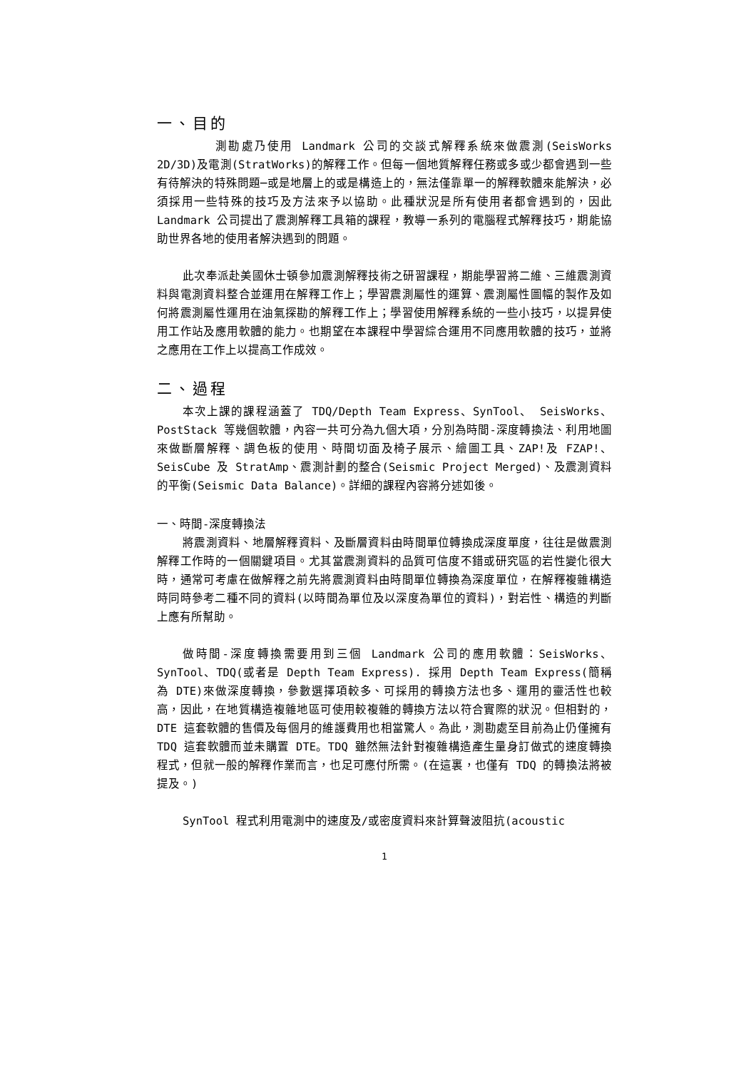一、目的
測勘處乃使用 Landmark 公司的交談式解釋系統來做震測(SeisWorks 2D/3D)及電測(StratWorks)的解釋工作。但每一個地質解釋任務或多或少都會遇到一些有待解決的特殊問題─或是地層上的或是構造上的，無法僅靠單一的解釋軟體來能解決，必須採用一些特殊的技巧及方法來予以協助。此種狀況是所有使用者都會遇到的，因此 Landmark 公司提出了震測解釋工具箱的課程，教導一系列的電腦程式解釋技巧，期能協助世界各地的使用者解決遇到的問題。
此次奉派赴美國休士頓參加震測解釋技術之研習課程，期能學習將二維、三維震測資料與電測資料整合並運用在解釋工作上；學習震測屬性的運算、震測屬性圖幅的製作及如何將震測屬性運用在油氣探勘的解釋工作上；學習使用解釋系統的一些小技巧，以提昇使用工作站及應用軟體的能力。也期望在本課程中學習綜合運用不同應用軟體的技巧，並將之應用在工作上以提高工作成效。
二、過程
本次上課的課程涵蓋了 TDQ/Depth Team Express、SynTool、 SeisWorks、PostStack 等幾個軟體，內容一共可分為九個大項，分別為時間-深度轉換法、利用地圖來做斷層解釋、調色板的使用、時間切面及椅子展示、繪圖工具、ZAP!及 FZAP!、SeisCube 及 StratAmp、震測計劃的整合(Seismic Project Merged)、及震測資料的平衡(Seismic Data Balance)。詳細的課程內容將分述如後。
一、時間-深度轉換法
將震測資料、地層解釋資料、及斷層資料由時間單位轉換成深度單度，往往是做震測解釋工作時的一個關鍵項目。尤其當震測資料的品質可信度不錯或研究區的岩性變化很大時，通常可考慮在做解釋之前先將震測資料由時間單位轉換為深度單位，在解釋複雜構造時同時參考二種不同的資料(以時間為單位及以深度為單位的資料)，對岩性、構造的判斷上應有所幫助。
做時間-深度轉換需要用到三個 Landmark 公司的應用軟體：SeisWorks、SynTool、TDQ(或者是 Depth Team Express). 採用 Depth Team Express(簡稱為 DTE)來做深度轉換，參數選擇項較多、可採用的轉換方法也多、運用的靈活性也較高，因此，在地質構造複雜地區可使用較複雜的轉換方法以符合實際的狀況。但相對的，DTE 這套軟體的售價及每個月的維護費用也相當驚人。為此，測勘處至目前為止仍僅擁有 TDQ 這套軟體而並未購置 DTE。TDQ 雖然無法針對複雜構造產生量身訂做式的速度轉換程式，但就一般的解釋作業而言，也足可應付所需。(在這裏，也僅有 TDQ 的轉換法將被提及。)
SynTool 程式利用電測中的速度及/或密度資料來計算聲波阻抗(acoustic
1